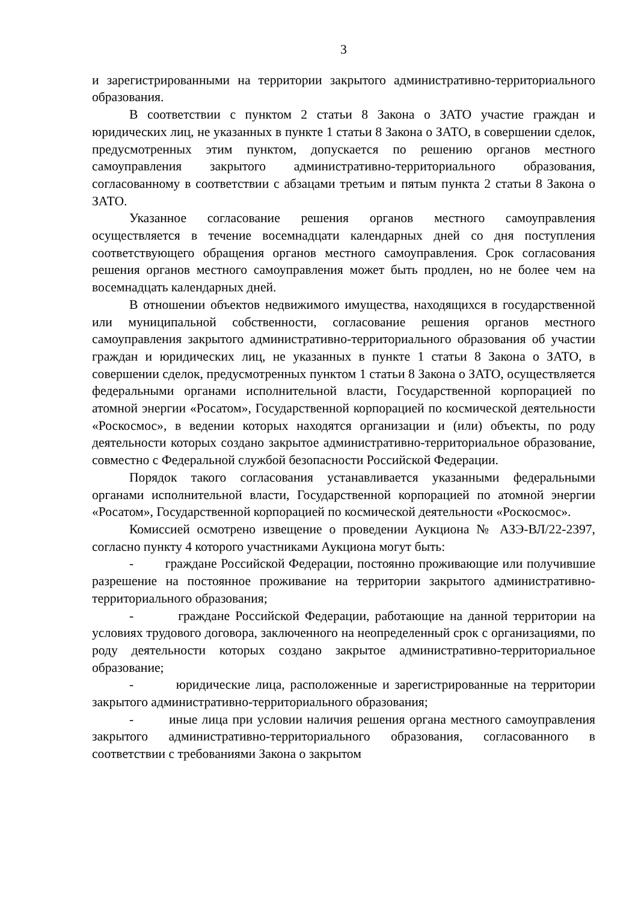3
и зарегистрированными на территории закрытого административно-территориального образования.
В соответствии с пунктом 2 статьи 8 Закона о ЗАТО участие граждан и юридических лиц, не указанных в пункте 1 статьи 8 Закона о ЗАТО, в совершении сделок, предусмотренных этим пунктом, допускается по решению органов местного самоуправления закрытого административно-территориального образования, согласованному в соответствии с абзацами третьим и пятым пункта 2 статьи 8 Закона о ЗАТО.
Указанное согласование решения органов местного самоуправления осуществляется в течение восемнадцати календарных дней со дня поступления соответствующего обращения органов местного самоуправления. Срок согласования решения органов местного самоуправления может быть продлен, но не более чем на восемнадцать календарных дней.
В отношении объектов недвижимого имущества, находящихся в государственной или муниципальной собственности, согласование решения органов местного самоуправления закрытого административно-территориального образования об участии граждан и юридических лиц, не указанных в пункте 1 статьи 8 Закона о ЗАТО, в совершении сделок, предусмотренных пунктом 1 статьи 8 Закона о ЗАТО, осуществляется федеральными органами исполнительной власти, Государственной корпорацией по атомной энергии «Росатом», Государственной корпорацией по космической деятельности «Роскосмос», в ведении которых находятся организации и (или) объекты, по роду деятельности которых создано закрытое административно-территориальное образование, совместно с Федеральной службой безопасности Российской Федерации.
Порядок такого согласования устанавливается указанными федеральными органами исполнительной власти, Государственной корпорацией по атомной энергии «Росатом», Государственной корпорацией по космической деятельности «Роскосмос».
Комиссией осмотрено извещение о проведении Аукциона № АЗЭ-ВЛ/22-2397, согласно пункту 4 которого участниками Аукциона могут быть:
- граждане Российской Федерации, постоянно проживающие или получившие разрешение на постоянное проживание на территории закрытого административно-территориального образования;
- граждане Российской Федерации, работающие на данной территории на условиях трудового договора, заключенного на неопределенный срок с организациями, по роду деятельности которых создано закрытое административно-территориальное образование;
- юридические лица, расположенные и зарегистрированные на территории закрытого административно-территориального образования;
- иные лица при условии наличия решения органа местного самоуправления закрытого административно-территориального образования, согласованного в соответствии с требованиями Закона о закрытом